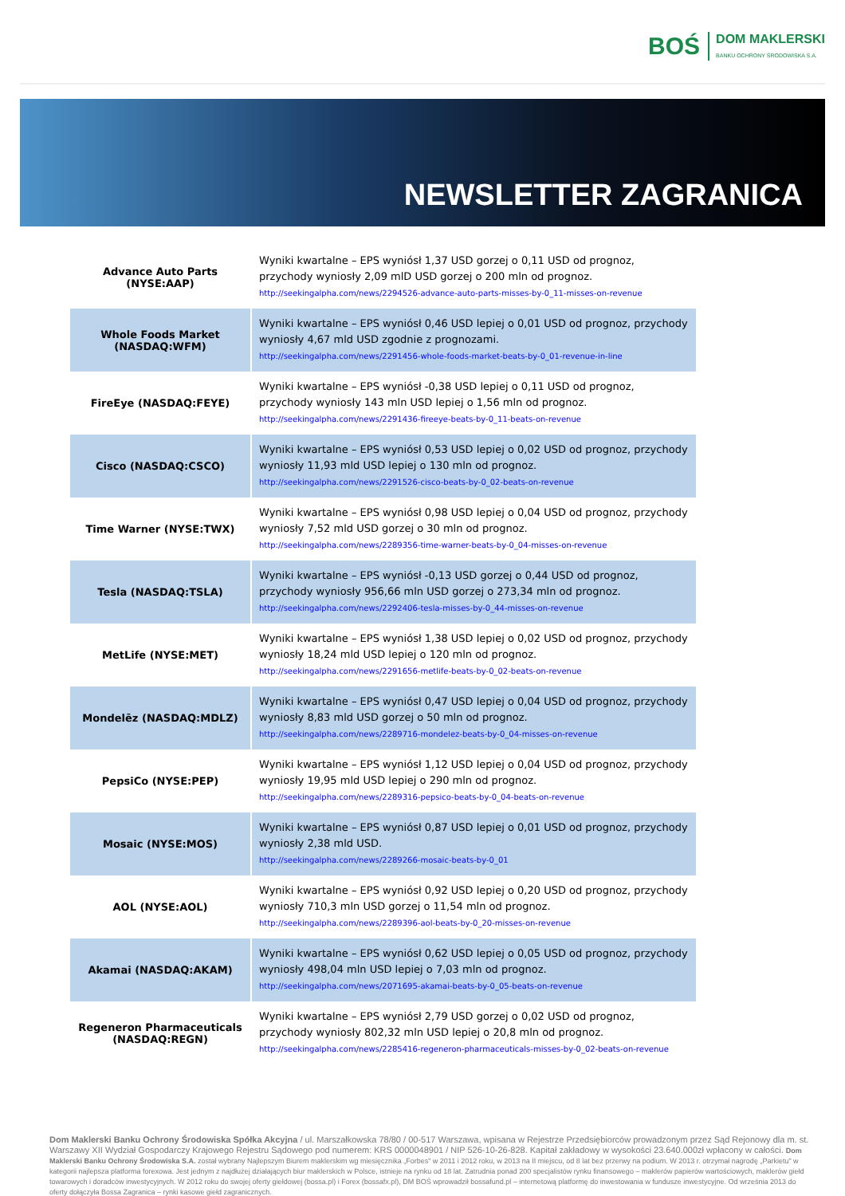BOŚ
DOM MAKLERSKI
BANKU OCHRONY ŚRODOWISKA S.A.
NEWSLETTER ZAGRANICA
| Advance Auto Parts (NYSE:AAP) | Wyniki kwartalne – EPS wyniósł 1,37 USD gorzej o 0,11 USD od prognoz, przychody wyniosły 2,09 mlD USD gorzej o 200 mln od prognoz. http://seekingalpha.com/news/2294526-advance-auto-parts-misses-by-0_11-misses-on-revenue |
| Whole Foods Market (NASDAQ:WFM) | Wyniki kwartalne – EPS wyniósł 0,46 USD lepiej o 0,01 USD od prognoz, przychody wyniosły 4,67 mld USD zgodnie z prognozami. http://seekingalpha.com/news/2291456-whole-foods-market-beats-by-0_01-revenue-in-line |
| FireEye (NASDAQ:FEYE) | Wyniki kwartalne – EPS wyniósł -0,38 USD lepiej o 0,11 USD od prognoz, przychody wyniosły 143 mln USD lepiej o 1,56 mln od prognoz. http://seekingalpha.com/news/2291436-fireeye-beats-by-0_11-beats-on-revenue |
| Cisco (NASDAQ:CSCO) | Wyniki kwartalne – EPS wyniósł 0,53 USD lepiej o 0,02 USD od prognoz, przychody wyniosły 11,93 mld USD lepiej o 130 mln od prognoz. http://seekingalpha.com/news/2291526-cisco-beats-by-0_02-beats-on-revenue |
| Time Warner (NYSE:TWX) | Wyniki kwartalne – EPS wyniósł 0,98 USD lepiej o 0,04 USD od prognoz, przychody wyniosły 7,52 mld USD gorzej o 30 mln od prognoz. http://seekingalpha.com/news/2289356-time-warner-beats-by-0_04-misses-on-revenue |
| Tesla (NASDAQ:TSLA) | Wyniki kwartalne – EPS wyniósł -0,13 USD gorzej o 0,44 USD od prognoz, przychody wyniosły 956,66 mln USD gorzej o 273,34 mln od prognoz. http://seekingalpha.com/news/2292406-tesla-misses-by-0_44-misses-on-revenue |
| MetLife (NYSE:MET) | Wyniki kwartalne – EPS wyniósł 1,38 USD lepiej o 0,02 USD od prognoz, przychody wyniosły 18,24 mld USD lepiej o 120 mln od prognoz. http://seekingalpha.com/news/2291656-metlife-beats-by-0_02-beats-on-revenue |
| Mondelēz (NASDAQ:MDLZ) | Wyniki kwartalne – EPS wyniósł 0,47 USD lepiej o 0,04 USD od prognoz, przychody wyniosły 8,83 mld USD gorzej o 50 mln od prognoz. http://seekingalpha.com/news/2289716-mondelez-beats-by-0_04-misses-on-revenue |
| PepsiCo (NYSE:PEP) | Wyniki kwartalne – EPS wyniósł 1,12 USD lepiej o 0,04 USD od prognoz, przychody wyniosły 19,95 mld USD lepiej o 290 mln od prognoz. http://seekingalpha.com/news/2289316-pepsico-beats-by-0_04-beats-on-revenue |
| Mosaic (NYSE:MOS) | Wyniki kwartalne – EPS wyniósł 0,87 USD lepiej o 0,01 USD od prognoz, przychody wyniosły 2,38 mld USD. http://seekingalpha.com/news/2289266-mosaic-beats-by-0_01 |
| AOL (NYSE:AOL) | Wyniki kwartalne – EPS wyniósł 0,92 USD lepiej o 0,20 USD od prognoz, przychody wyniosły 710,3 mln USD gorzej o 11,54 mln od prognoz. http://seekingalpha.com/news/2289396-aol-beats-by-0_20-misses-on-revenue |
| Akamai (NASDAQ:AKAM) | Wyniki kwartalne – EPS wyniósł 0,62 USD lepiej o 0,05 USD od prognoz, przychody wyniosły 498,04 mln USD lepiej o 7,03 mln od prognoz. http://seekingalpha.com/news/2071695-akamai-beats-by-0_05-beats-on-revenue |
| Regeneron Pharmaceuticals (NASDAQ:REGN) | Wyniki kwartalne – EPS wyniósł 2,79 USD gorzej o 0,02 USD od prognoz, przychody wyniosły 802,32 mln USD lepiej o 20,8 mln od prognoz. http://seekingalpha.com/news/2285416-regeneron-pharmaceuticals-misses-by-0_02-beats-on-revenue |
Dom Maklerski Banku Ochrony Środowiska Spółka Akcyjna / ul. Marszałkowska 78/80 / 00-517 Warszawa, wpisana w Rejestrze Przedsiębiorców prowadzonym przez Sąd Rejonowy dla m. st. Warszawy XII Wydział Gospodarczy Krajowego Rejestru Sądowego pod numerem: KRS 0000048901 / NIP 526-10-26-828. Kapitał zakładowy w wysokości 23.640.000zł wpłacony w całości. Dom Maklerski Banku Ochrony Środowiska S.A. został wybrany Najlepszym Biurem maklerskim wg miesięcznika „Forbes" w 2011 i 2012 roku, w 2013 na II miejscu, od 8 lat bez przerwy na podium. W 2013 r. otrzymał nagrodę „Parkietu" w kategorii najlepsza platforma forexowa. Jest jednym z najdłużej działających biur maklerskich w Polsce, istnieje na rynku od 18 lat. Zatrudnia ponad 200 specjalistów rynku finansowego – maklerów papierów wartościowych, maklerów giełd towarowych i doradców inwestycyjnych. W 2012 roku do swojej oferty giełdowej (bossa.pl) i Forex (bossafx.pl), DM BOŚ wprowadził bossafund.pl – internetową platformę do inwestowania w fundusze inwestycyjne. Od września 2013 do oferty dołączyła Bossa Zagranica – rynki kasowe giełd zagranicznych.